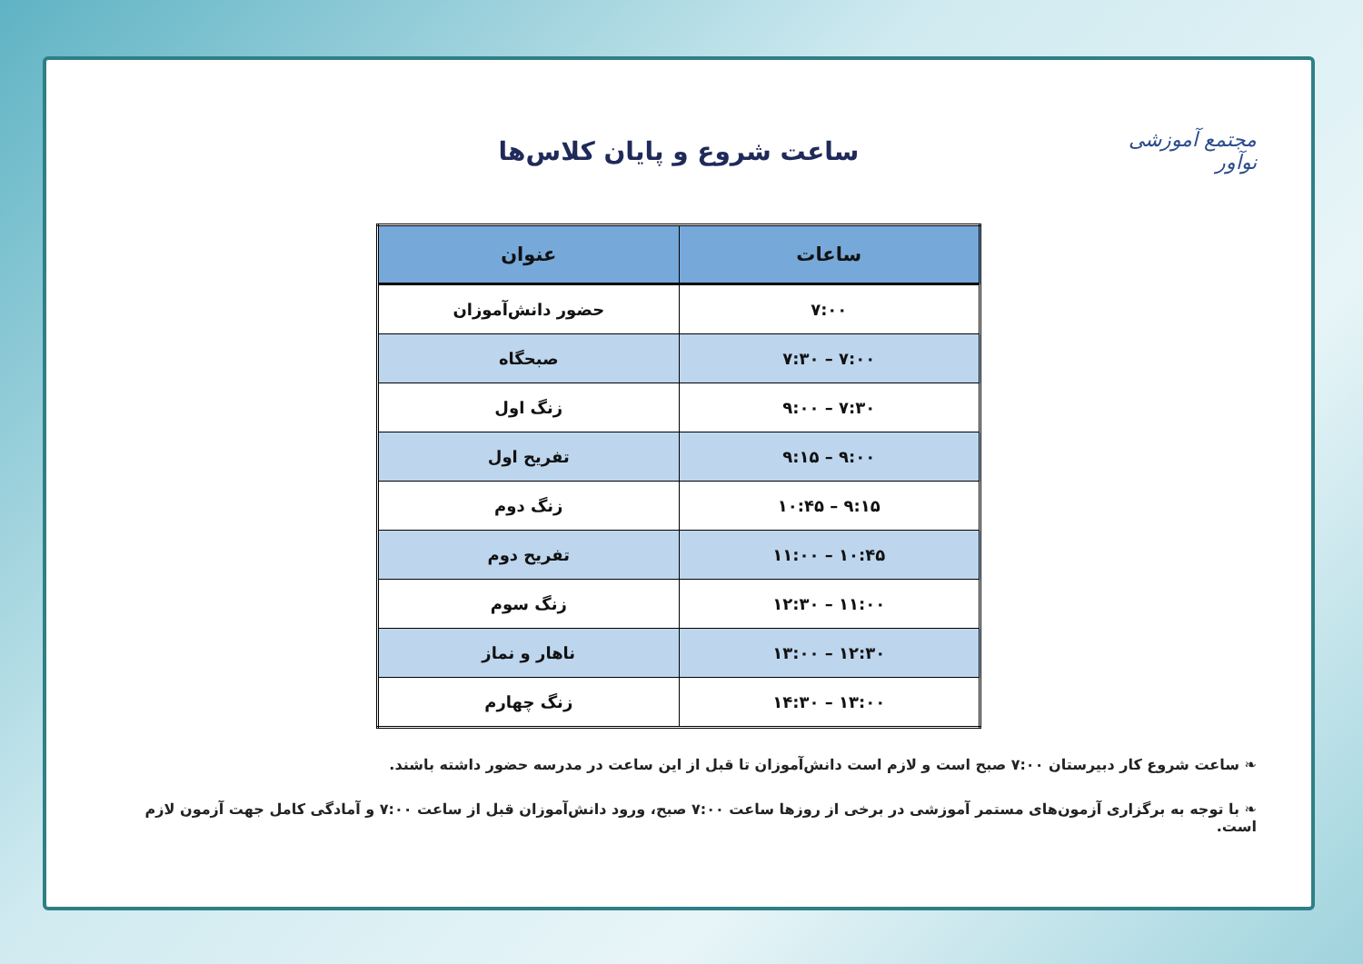مجتمع آموزشی نوآور
ساعت شروع و پایان کلاس‌ها
| ساعات | عنوان |
| --- | --- |
| ۷:۰۰ | حضور دانش‌آموزان |
| ۷:۰۰ – ۷:۳۰ | صبحگاه |
| ۷:۳۰ – ۹:۰۰ | زنگ اول |
| ۹:۰۰ – ۹:۱۵ | تفریح اول |
| ۹:۱۵ – ۱۰:۴۵ | زنگ دوم |
| ۱۰:۴۵ – ۱۱:۰۰ | تفریح دوم |
| ۱۱:۰۰ – ۱۲:۳۰ | زنگ سوم |
| ۱۲:۳۰ – ۱۳:۰۰ | ناهار و نماز |
| ۱۳:۰۰ – ۱۴:۳۰ | زنگ چهارم |
❧ ساعت شروع کار دبیرستان ۷:۰۰ صبح است و لازم است دانش‌آموزان تا قبل از این ساعت در مدرسه حضور داشته باشند.
❧ با توجه به برگزاری آزمون‌های مستمر آموزشی در برخی از روزها ساعت ۷:۰۰ صبح، ورود دانش‌آموزان قبل از ساعت ۷:۰۰ و آمادگی کامل جهت آزمون لازم است.